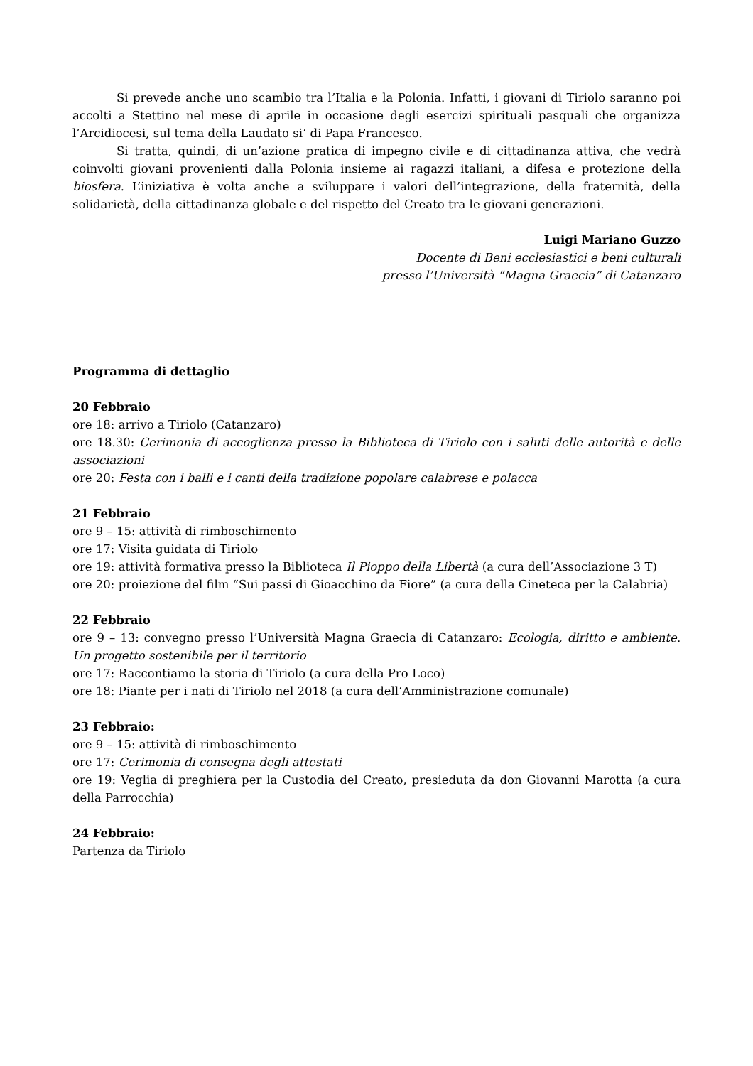Si prevede anche uno scambio tra l’Italia e la Polonia. Infatti, i giovani di Tiriolo saranno poi accolti a Stettino nel mese di aprile in occasione degli esercizi spirituali pasquali che organizza l’Arcidiocesi, sul tema della Laudato si’ di Papa Francesco.
Si tratta, quindi, di un’azione pratica di impegno civile e di cittadinanza attiva, che vedrà coinvolti giovani provenienti dalla Polonia insieme ai ragazzi italiani, a difesa e protezione della biosfera. L’iniziativa è volta anche a sviluppare i valori dell’integrazione, della fraternità, della solidarietà, della cittadinanza globale e del rispetto del Creato tra le giovani generazioni.
Luigi Mariano Guzzo
Docente di Beni ecclesiastici e beni culturali
presso l’Università “Magna Graecia” di Catanzaro
Programma di dettaglio
20 Febbraio
ore 18: arrivo a Tiriolo (Catanzaro)
ore 18.30: Cerimonia di accoglienza presso la Biblioteca di Tiriolo con i saluti delle autorità e delle associazioni
ore 20: Festa con i balli e i canti della tradizione popolare calabrese e polacca
21 Febbraio
ore 9 – 15: attività di rimboschimento
ore 17: Visita guidata di Tiriolo
ore 19: attività formativa presso la Biblioteca Il Pioppo della Libertà (a cura dell’Associazione 3 T)
ore 20: proiezione del film “Sui passi di Gioacchino da Fiore” (a cura della Cineteca per la Calabria)
22 Febbraio
ore 9 – 13: convegno presso l’Università Magna Graecia di Catanzaro: Ecologia, diritto e ambiente. Un progetto sostenibile per il territorio
ore 17: Raccontiamo la storia di Tiriolo (a cura della Pro Loco)
ore 18: Piante per i nati di Tiriolo nel 2018 (a cura dell’Amministrazione comunale)
23 Febbraio:
ore 9 – 15: attività di rimboschimento
ore 17: Cerimonia di consegna degli attestati
ore 19: Veglia di preghiera per la Custodia del Creato, presieduta da don Giovanni Marotta (a cura della Parrocchia)
24 Febbraio:
Partenza da Tiriolo